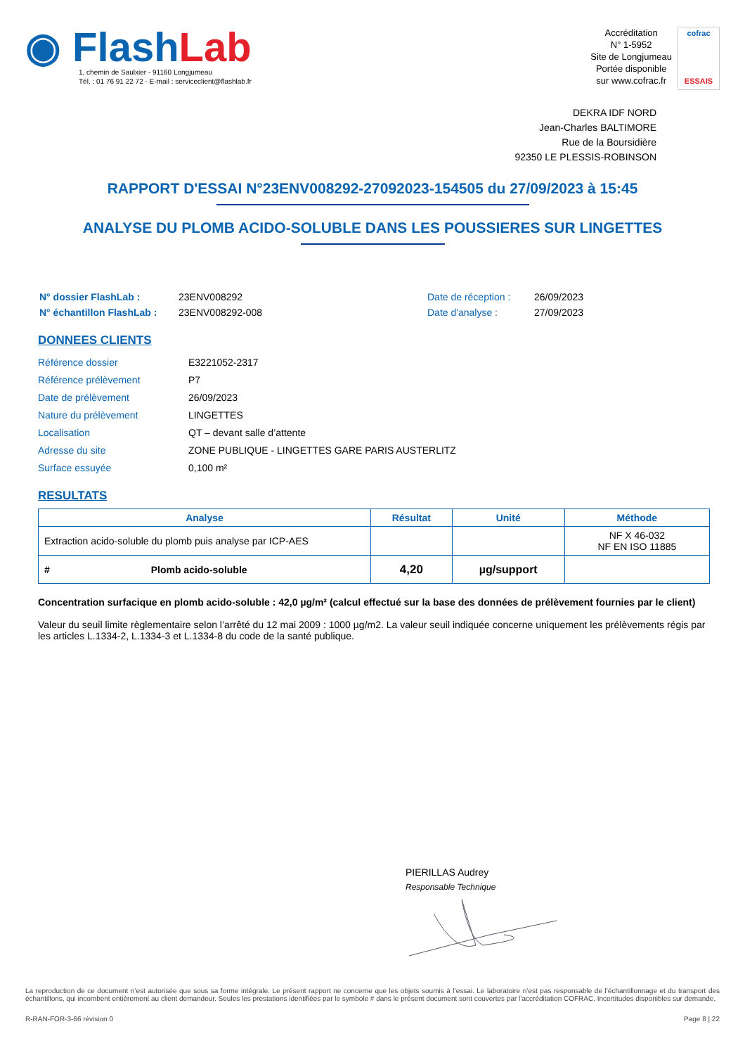◉ Flash Lab
1, chemin de Saulxier - 91160 Longjumeau
Tél. : 01 76 91 22 72 - E-mail : serviceclient@flashlab.fr
Accréditation
N° 1-5952
Site de Longjumeau
Portée disponible
sur www.cofrac.fr
cofrac
ESSAIS
DEKRA IDF NORD
Jean-Charles BALTIMORE
Rue de la Boursidière
92350 LE PLESSIS-ROBINSON
RAPPORT D'ESSAI N°23ENV008292-27092023-154505 du 27/09/2023 à 15:45
ANALYSE DU PLOMB ACIDO-SOLUBLE DANS LES POUSSIERES SUR LINGETTES
| N° dossier FlashLab : | 23ENV008292 | Date de réception : | 26/09/2023 |
| N° échantillon FlashLab : | 23ENV008292-008 | Date d'analyse : | 27/09/2023 |
DONNEES CLIENTS
| Référence dossier | E3221052-2317 |
| Référence prélèvement | P7 |
| Date de prélèvement | 26/09/2023 |
| Nature du prélèvement | LINGETTES |
| Localisation | QT – devant salle d’attente |
| Adresse du site | ZONE PUBLIQUE - LINGETTES GARE PARIS AUSTERLITZ |
| Surface essuyée | 0,100 m² |
RESULTATS
| Analyse | Résultat | Unité | Méthode |
| --- | --- | --- | --- |
| Extraction acido-soluble du plomb puis analyse par ICP-AES | | | NF X 46-032 NF EN ISO 11885 |
| # Plomb acido-soluble | 4,20 | µg/support | |
Concentration surfacique en plomb acido-soluble : 42,0 µg/m² (calcul effectué sur la base des données de prélèvement fournies par le client)
Valeur du seuil limite règlementaire selon l’arrêté du 12 mai 2009 : 1000 µg/m2. La valeur seuil indiquée concerne uniquement les prélèvements régis par les articles L.1334-2, L.1334-3 et L.1334-8 du code de la santé publique.
PIERILLAS Audrey
Responsable Technique
La reproduction de ce document n’est autorisée que sous sa forme intégrale. Le présent rapport ne concerne que les objets soumis à l’essai. Le laboratoire n’est pas responsable de l’échantillonnage et du transport des échantillons, qui incombent entièrement au client demandeur. Seules les prestations identifiées par le symbole # dans le présent document sont couvertes par l’accréditation COFRAC. Incertitudes disponibles sur demande.
R-RAN-FOR-3-66 révision 0 Page 8 | 22